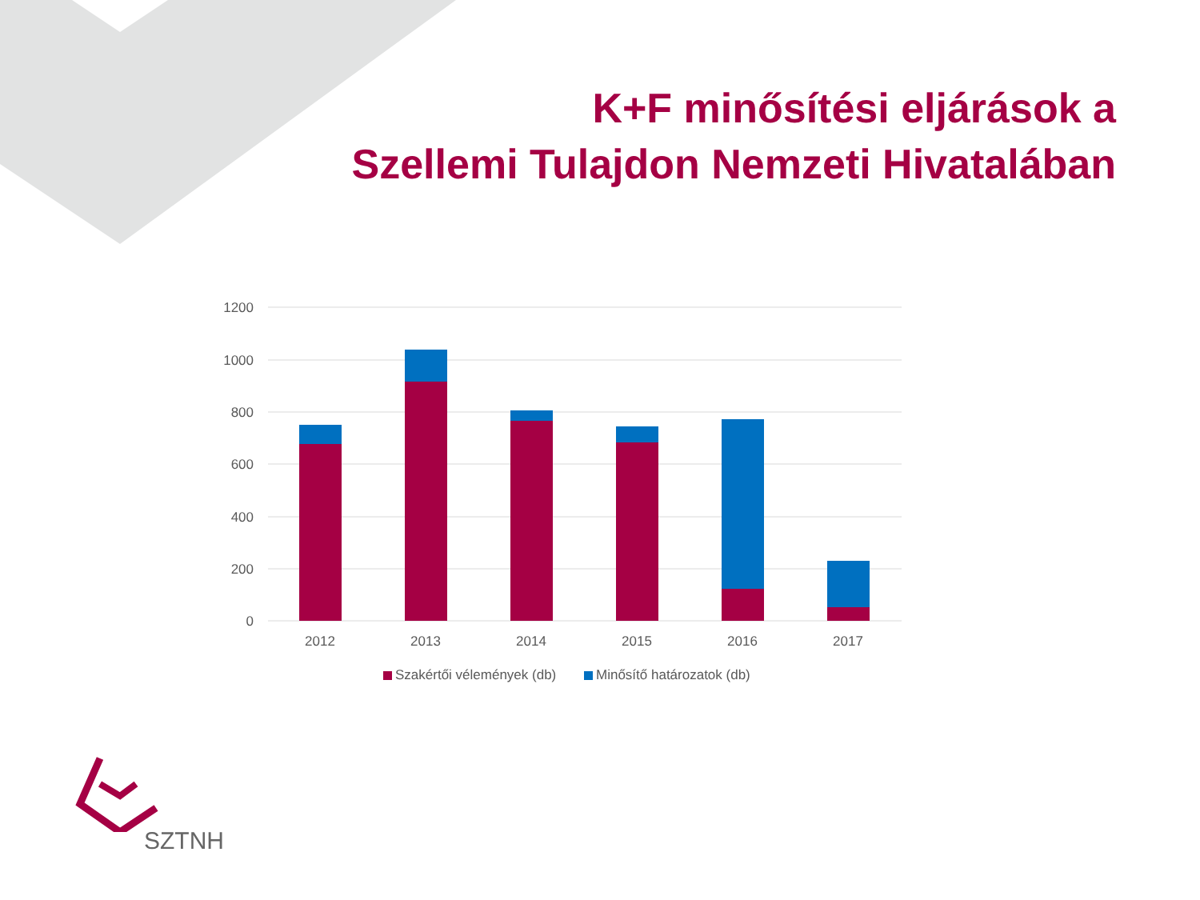K+F minősítési eljárások a
Szellemi Tulajdon Nemzeti Hivatalában
1200
1000
800
600
400
200
0
2012
2013
2014
2015
2016
2017
Szakértői vélemények (db)
Minősítő határozatok (db)
SZTNH